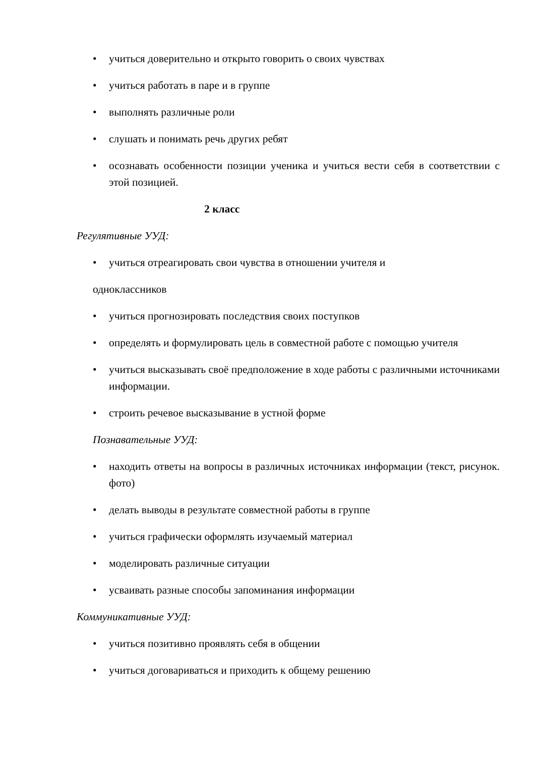• учиться доверительно и открыто говорить о своих чувствах
• учиться работать в паре и в группе
• выполнять различные роли
• слушать и понимать речь других ребят
• осознавать особенности позиции ученика и учиться вести себя в соответствии с этой позицией.
2 класс
Регулятивные УУД:
• учиться отреагировать свои чувства в отношении учителя и
одноклассников
• учиться прогнозировать последствия своих поступков
• определять и формулировать цель в совместной работе с помощью учителя
• учиться высказывать своё предположение в ходе работы с различными источниками информации.
• строить речевое высказывание в устной форме
Познавательные УУД:
• находить ответы на вопросы в различных источниках информации (текст, рисунок. фото)
• делать выводы в результате совместной работы в группе
• учиться графически оформлять изучаемый материал
• моделировать различные ситуации
• усваивать разные способы запоминания информации
Коммуникативные УУД:
• учиться позитивно проявлять себя в общении
• учиться договариваться и приходить к общему решению